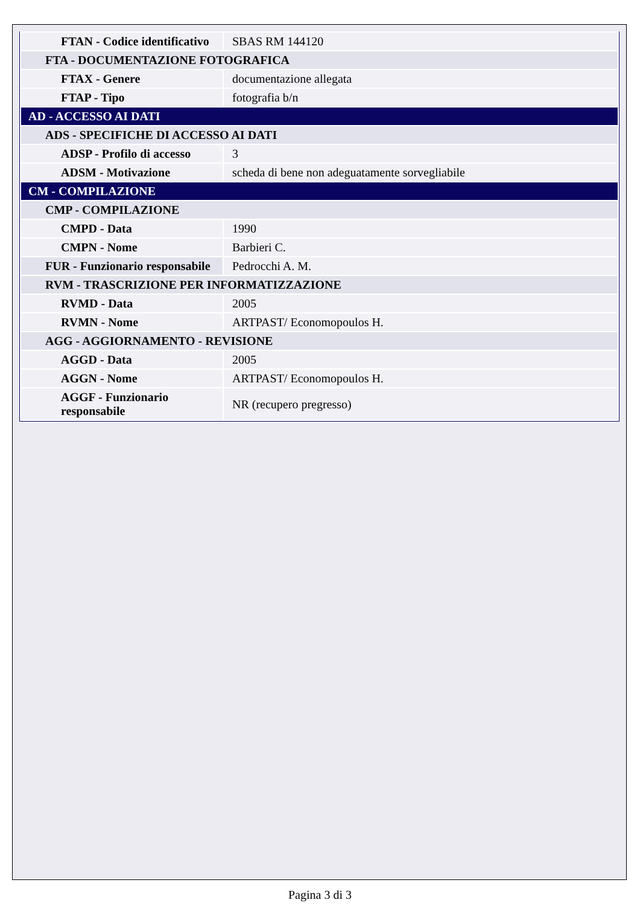| FTAN - Codice identificativo | SBAS RM 144120 |
| FTA - DOCUMENTAZIONE FOTOGRAFICA | |
| FTAX - Genere | documentazione allegata |
| FTAP - Tipo | fotografia b/n |
| AD - ACCESSO AI DATI | |
| ADS - SPECIFICHE DI ACCESSO AI DATI | |
| ADSP - Profilo di accesso | 3 |
| ADSM - Motivazione | scheda di bene non adeguatamente sorvegliabile |
| CM - COMPILAZIONE | |
| CMP - COMPILAZIONE | |
| CMPD - Data | 1990 |
| CMPN - Nome | Barbieri C. |
| FUR - Funzionario responsabile | Pedrocchi A. M. |
| RVM - TRASCRIZIONE PER INFORMATIZZAZIONE | |
| RVMD - Data | 2005 |
| RVMN - Nome | ARTPAST/ Economopoulos H. |
| AGG - AGGIORNAMENTO - REVISIONE | |
| AGGD - Data | 2005 |
| AGGN - Nome | ARTPAST/ Economopoulos H. |
| AGGF - Funzionario responsabile | NR (recupero pregresso) |
Pagina 3 di 3